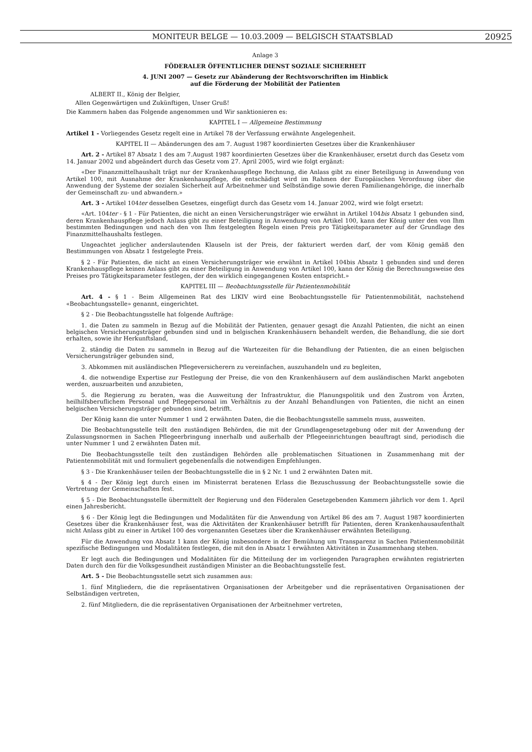MONITEUR BELGE — 10.03.2009 — BELGISCH STAATSBLAD 20925
Anlage 3
FÖDERALER ÖFFENTLICHER DIENST SOZIALE SICHERHEIT
4. JUNI 2007 — Gesetz zur Abänderung der Rechtsvorschriften im Hinblick
auf die Förderung der Mobilität der Patienten
ALBERT II., König der Belgier,
Allen Gegenwärtigen und Zukünftigen, Unser Gruß!
Die Kammern haben das Folgende angenommen und Wir sanktionieren es:
KAPITEL I — Allgemeine Bestimmung
Artikel 1 - Vorliegendes Gesetz regelt eine in Artikel 78 der Verfassung erwähnte Angelegenheit.
KAPITEL II — Abänderungen des am 7. August 1987 koordinierten Gesetzes über die Krankenhäuser
Art. 2 - Artikel 87 Absatz 1 des am 7.August 1987 koordinierten Gesetzes über die Krankenhäuser, ersetzt durch das Gesetz vom 14. Januar 2002 und abgeändert durch das Gesetz vom 27. April 2005, wird wie folgt ergänzt:
«Der Finanzmittelhaushalt trägt nur der Krankenhauspflege Rechnung, die Anlass gibt zu einer Beteiligung in Anwendung von Artikel 100, mit Ausnahme der Krankenhauspflege, die entschädigt wird im Rahmen der Europäischen Verordnung über die Anwendung der Systeme der sozialen Sicherheit auf Arbeitnehmer und Selbständige sowie deren Familienangehörige, die innerhalb der Gemeinschaft zu- und abwandern.»
Art. 3 - Artikel 104ter desselben Gesetzes, eingefügt durch das Gesetz vom 14. Januar 2002, wird wie folgt ersetzt:
«Art. 104ter - § 1 - Für Patienten, die nicht an einen Versicherungsträger wie erwähnt in Artikel 104bis Absatz 1 gebunden sind, deren Krankenhauspflege jedoch Anlass gibt zu einer Beteiligung in Anwendung von Artikel 100, kann der König unter den von Ihm bestimmten Bedingungen und nach den von Ihm festgelegten Regeln einen Preis pro Tätigkeitsparameter auf der Grundlage des Finanzmittelhaushalts festlegen.
Ungeachtet jeglicher anderslautenden Klauseln ist der Preis, der fakturiert werden darf, der vom König gemäß den Bestimmungen von Absatz 1 festgelegte Preis.
§ 2 - Für Patienten, die nicht an einen Versicherungsträger wie erwähnt in Artikel 104bis Absatz 1 gebunden sind und deren Krankenhauspflege keinen Anlass gibt zu einer Beteiligung in Anwendung von Artikel 100, kann der König die Berechnungsweise des Preises pro Tätigkeitsparameter festlegen, der den wirklich eingegangenen Kosten entspricht.»
KAPITEL III — Beobachtungsstelle für Patientenmobilität
Art. 4 - § 1 - Beim Allgemeinen Rat des LIKIV wird eine Beobachtungsstelle für Patientenmobilität, nachstehend «Beobachtungsstelle» genannt, eingerichtet.
§ 2 - Die Beobachtungsstelle hat folgende Aufträge:
1. die Daten zu sammeln in Bezug auf die Mobilität der Patienten, genauer gesagt die Anzahl Patienten, die nicht an einen belgischen Versicherungsträger gebunden sind und in belgischen Krankenhäusern behandelt werden, die Behandlung, die sie dort erhalten, sowie ihr Herkunftsland,
2. ständig die Daten zu sammeln in Bezug auf die Wartezeiten für die Behandlung der Patienten, die an einen belgischen Versicherungsträger gebunden sind,
3. Abkommen mit ausländischen Pflegeversicherern zu vereinfachen, auszuhandeln und zu begleiten,
4. die notwendige Expertise zur Festlegung der Preise, die von den Krankenhäusern auf dem ausländischen Markt angeboten werden, auszuarbeiten und anzubieten,
5. die Regierung zu beraten, was die Ausweitung der Infrastruktur, die Planungspolitik und den Zustrom von Ärzten, heilhilfsberuflichem Personal und Pflegepersonal im Verhältnis zu der Anzahl Behandlungen von Patienten, die nicht an einen belgischen Versicherungsträger gebunden sind, betrifft.
Der König kann die unter Nummer 1 und 2 erwähnten Daten, die die Beobachtungsstelle sammeln muss, ausweiten.
Die Beobachtungsstelle teilt den zuständigen Behörden, die mit der Grundlagengesetzgebung oder mit der Anwendung der Zulassungsnormen in Sachen Pflegeerbringung innerhalb und außerhalb der Pflegeeinrichtungen beauftragt sind, periodisch die unter Nummer 1 und 2 erwähnten Daten mit.
Die Beobachtungsstelle teilt den zuständigen Behörden alle problematischen Situationen in Zusammenhang mit der Patientenmobilität mit und formuliert gegebenenfalls die notwendigen Empfehlungen.
§ 3 - Die Krankenhäuser teilen der Beobachtungsstelle die in § 2 Nr. 1 und 2 erwähnten Daten mit.
§ 4 - Der König legt durch einen im Ministerrat beratenen Erlass die Bezuschussung der Beobachtungsstelle sowie die Vertretung der Gemeinschaften fest.
§ 5 - Die Beobachtungsstelle übermittelt der Regierung und den Föderalen Gesetzgebenden Kammern jährlich vor dem 1. April einen Jahresbericht.
§ 6 - Der König legt die Bedingungen und Modalitäten für die Anwendung von Artikel 86 des am 7. August 1987 koordinierten Gesetzes über die Krankenhäuser fest, was die Aktivitäten der Krankenhäuser betrifft für Patienten, deren Krankenhausaufenthalt nicht Anlass gibt zu einer in Artikel 100 des vorgenannten Gesetzes über die Krankenhäuser erwähnten Beteiligung.
Für die Anwendung von Absatz 1 kann der König insbesondere in der Bemühung um Transparenz in Sachen Patientenmobilität spezifische Bedingungen und Modalitäten festlegen, die mit den in Absatz 1 erwähnten Aktivitäten in Zusammenhang stehen.
Er legt auch die Bedingungen und Modalitäten für die Mitteilung der im vorliegenden Paragraphen erwähnten registrierten Daten durch den für die Volksgesundheit zuständigen Minister an die Beobachtungsstelle fest.
Art. 5 - Die Beobachtungsstelle setzt sich zusammen aus:
1. fünf Mitgliedern, die die repräsentativen Organisationen der Arbeitgeber und die repräsentativen Organisationen der Selbständigen vertreten,
2. fünf Mitgliedern, die die repräsentativen Organisationen der Arbeitnehmer vertreten,